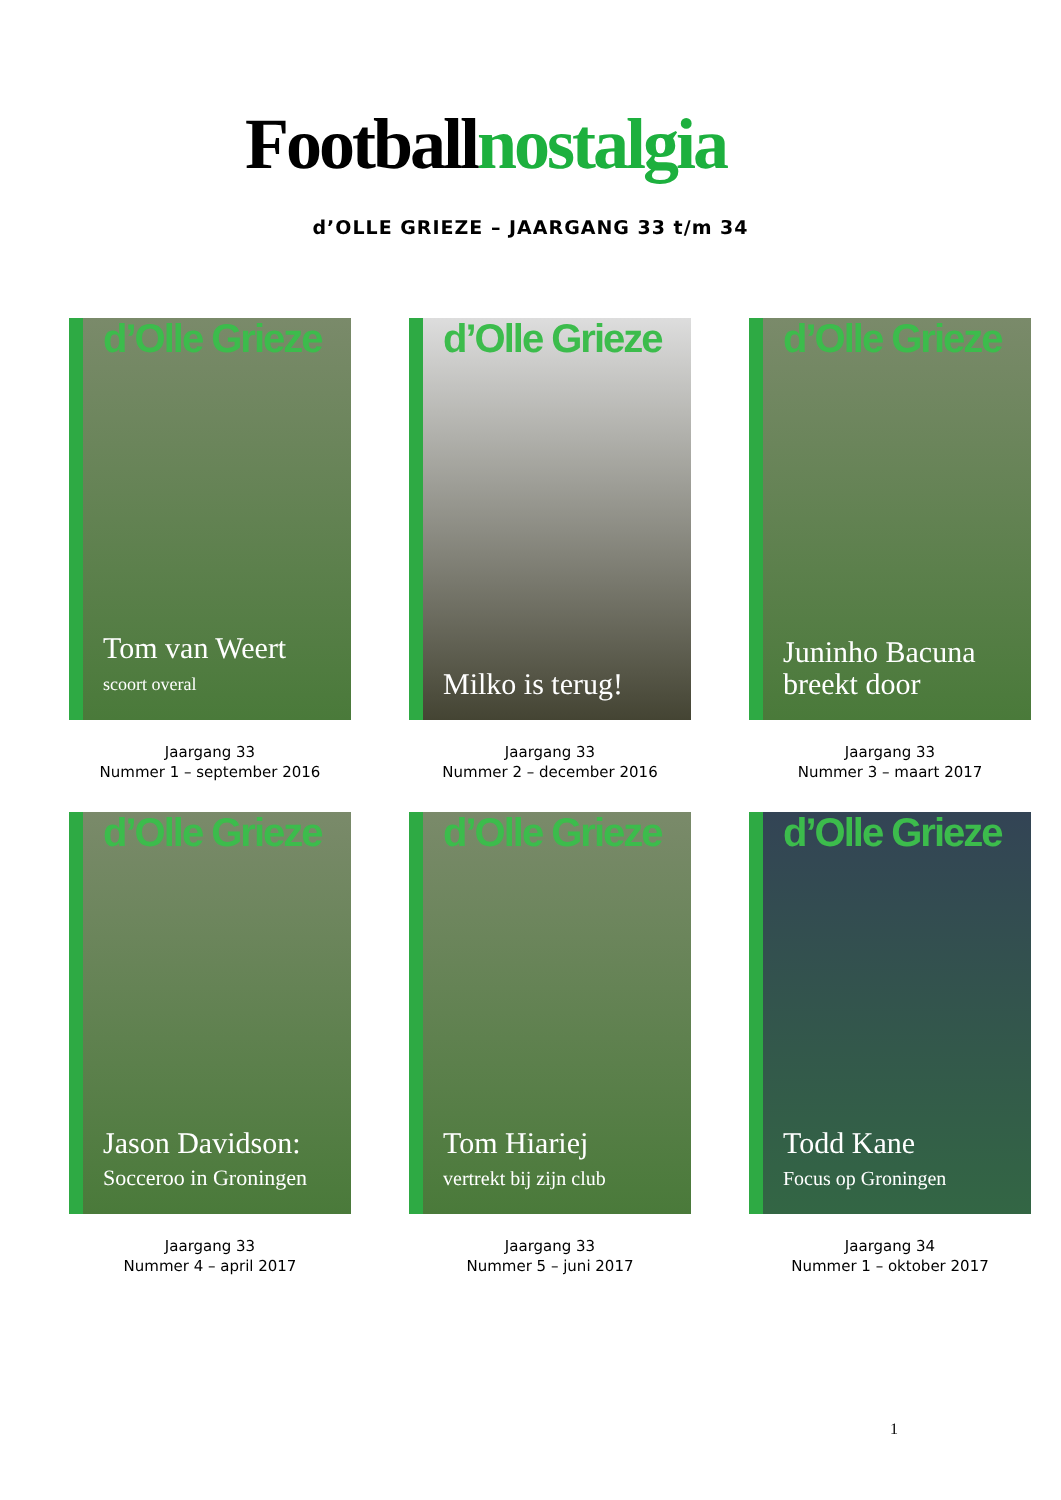Footballnostalgia
d’OLLE GRIEZE – JAARGANG 33 t/m 34
d’Olle Grieze
Tom van Weert
scoort overal
Jaargang 33
Nummer 1 – september 2016
d’Olle Grieze
Milko is terug!
Jaargang 33
Nummer 2 – december 2016
d’Olle Grieze
Juninho Bacuna
breekt door
Jaargang 33
Nummer 3 – maart 2017
d’Olle Grieze
Jason Davidson:
Socceroo in Groningen
Jaargang 33
Nummer 4 – april 2017
d’Olle Grieze
Tom Hiariej
vertrekt bij zijn club
Jaargang 33
Nummer 5 – juni 2017
d’Olle Grieze
Todd Kane
Focus op Groningen
Jaargang 34
Nummer 1 – oktober 2017
1